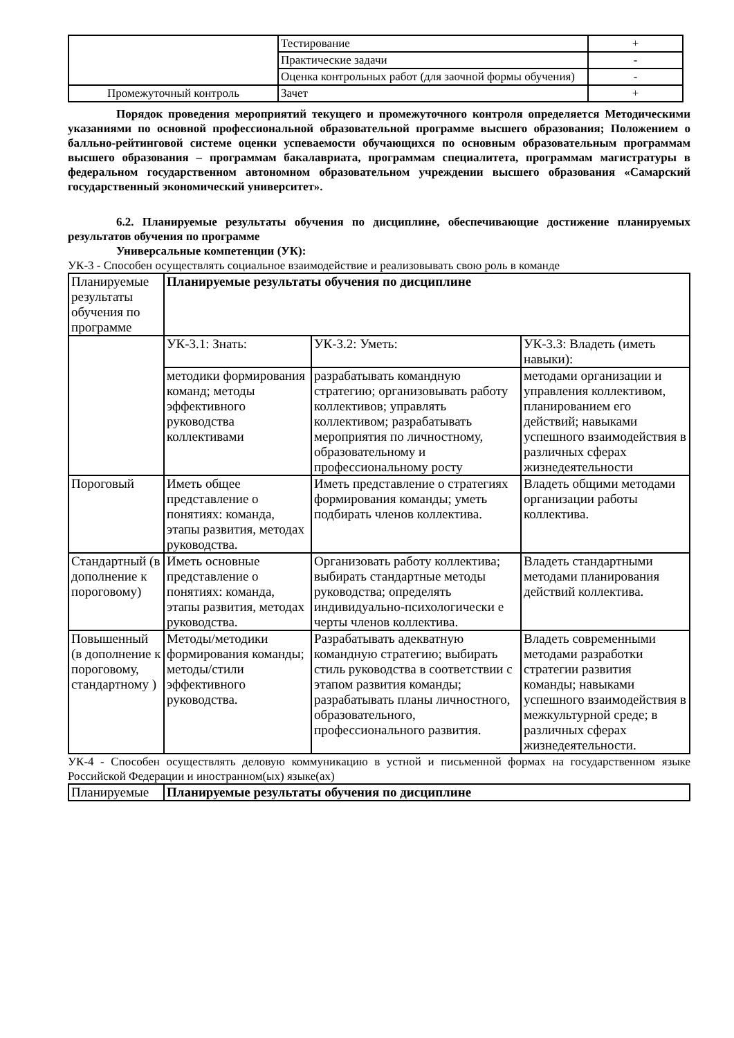| | Тестирование | + |
| | Практические задачи | - |
| | Оценка контрольных работ (для заочной формы обучения) | - |
| Промежуточный контроль | Зачет | + |
Порядок проведения мероприятий текущего и промежуточного контроля определяется Методическими указаниями по основной профессиональной образовательной программе высшего образования; Положением о балльно-рейтинговой системе оценки успеваемости обучающихся по основным образовательным программам высшего образования – программам бакалавриата, программам специалитета, программам магистратуры в федеральном государственном автономном образовательном учреждении высшего образования «Самарский государственный экономический университет».
6.2. Планируемые результаты обучения по дисциплине, обеспечивающие достижение планируемых результатов обучения по программе
Универсальные компетенции (УК):
УК-3 - Способен осуществлять социальное взаимодействие и реализовывать свою роль в команде
| Планируемые результаты обучения по программе | Планируемые результаты обучения по дисциплине | | |
| | УК-3.1: Знать: | УК-3.2: Уметь: | УК-3.3: Владеть (иметь навыки): |
| | методики формирования команд; методы эффективного руководства коллективами | разрабатывать командную стратегию; организовывать работу коллективов; управлять коллективом; разрабатывать мероприятия по личностному, образовательному и профессиональному росту | методами организации и управления коллективом, планированием его действий; навыками успешного взаимодействия в различных сферах жизнедеятельности |
| Пороговый | Иметь общее представление о понятиях: команда, этапы развития, методах руководства. | Иметь представление о стратегиях формирования команды; уметь подбирать членов коллектива. | Владеть общими методами организации работы коллектива. |
| Стандартный (в дополнение к пороговому) | Иметь основные представление о понятиях: команда, этапы развития, методах руководства. | Организовать работу коллектива; выбирать стандартные методы руководства; определять индивидуально-психологически е черты членов коллектива. | Владеть стандартными методами планирования действий коллектива. |
| Повышенный (в дополнение к пороговому, стандартному ) | Методы/методики формирования команды; методы/стили эффективного руководства. | Разрабатывать адекватную командную стратегию; выбирать стиль руководства в соответствии с этапом развития команды; разрабатывать планы личностного, образовательного, профессионального развития. | Владеть современными методами разработки стратегии развития команды; навыками успешного взаимодействия в межкультурной среде; в различных сферах жизнедеятельности. |
УК-4 - Способен осуществлять деловую коммуникацию в устной и письменной формах на государственном языке Российской Федерации и иностранном(ых) языке(ах)
| Планируемые | Планируемые результаты обучения по дисциплине |